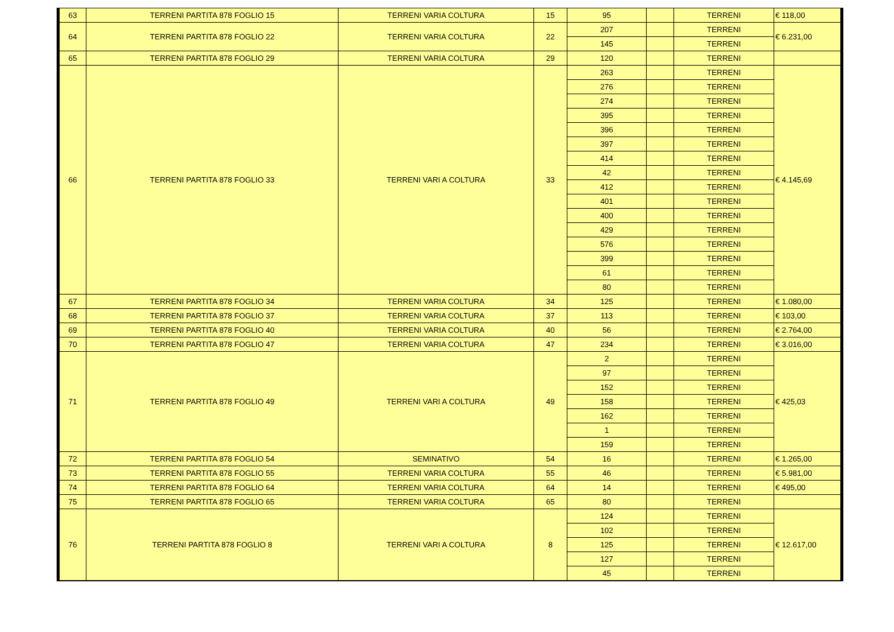| 63 | TERRENI PARTITA 878 FOGLIO 15 | TERRENI VARIA COLTURA | 15 | 95 | | TERRENI | € 118,00 |
| 64 | TERRENI PARTITA 878 FOGLIO 22 | TERRENI VARIA COLTURA | 22 | 207 | | TERRENI | € 6.231,00 |
| | | | | 145 | | TERRENI | |
| 65 | TERRENI PARTITA 878 FOGLIO 29 | TERRENI VARIA COLTURA | 29 | 120 | | TERRENI | |
| 66 | TERRENI PARTITA 878 FOGLIO 33 | TERRENI VARI A COLTURA | 33 | 263 | | TERRENI | € 4.145,69 |
| | | | | 276 | | TERRENI | |
| | | | | 274 | | TERRENI | |
| | | | | 395 | | TERRENI | |
| | | | | 396 | | TERRENI | |
| | | | | 397 | | TERRENI | |
| | | | | 414 | | TERRENI | |
| | | | | 42 | | TERRENI | |
| | | | | 412 | | TERRENI | |
| | | | | 401 | | TERRENI | |
| | | | | 400 | | TERRENI | |
| | | | | 429 | | TERRENI | |
| | | | | 576 | | TERRENI | |
| | | | | 399 | | TERRENI | |
| | | | | 61 | | TERRENI | |
| | | | | 80 | | TERRENI | |
| 67 | TERRENI PARTITA 878 FOGLIO 34 | TERRENI VARIA COLTURA | 34 | 125 | | TERRENI | € 1.080,00 |
| 68 | TERRENI PARTITA 878 FOGLIO 37 | TERRENI VARIA COLTURA | 37 | 113 | | TERRENI | € 103,00 |
| 69 | TERRENI PARTITA 878 FOGLIO 40 | TERRENI VARIA COLTURA | 40 | 56 | | TERRENI | € 2.764,00 |
| 70 | TERRENI PARTITA 878 FOGLIO 47 | TERRENI VARIA COLTURA | 47 | 234 | | TERRENI | € 3.016,00 |
| 71 | TERRENI PARTITA 878 FOGLIO 49 | TERRENI VARI A COLTURA | 49 | 2 | | TERRENI | € 425,03 |
| | | | | 97 | | TERRENI | |
| | | | | 152 | | TERRENI | |
| | | | | 158 | | TERRENI | |
| | | | | 162 | | TERRENI | |
| | | | | 1 | | TERRENI | |
| | | | | 159 | | TERRENI | |
| 72 | TERRENI PARTITA 878 FOGLIO 54 | SEMINATIVO | 54 | 16 | | TERRENI | € 1.265,00 |
| 73 | TERRENI PARTITA 878 FOGLIO 55 | TERRENI VARIA COLTURA | 55 | 46 | | TERRENI | € 5.981,00 |
| 74 | TERRENI PARTITA 878 FOGLIO 64 | TERRENI VARIA COLTURA | 64 | 14 | | TERRENI | € 495,00 |
| 75 | TERRENI PARTITA 878 FOGLIO 65 | TERRENI VARIA COLTURA | 65 | 80 | | TERRENI | |
| 76 | TERRENI PARTITA 878 FOGLIO 8 | TERRENI VARI A COLTURA | 8 | 124 | | TERRENI | € 12.617,00 |
| | | | | 102 | | TERRENI | |
| | | | | 125 | | TERRENI | |
| | | | | 127 | | TERRENI | |
| | | | | 45 | | TERRENI | |